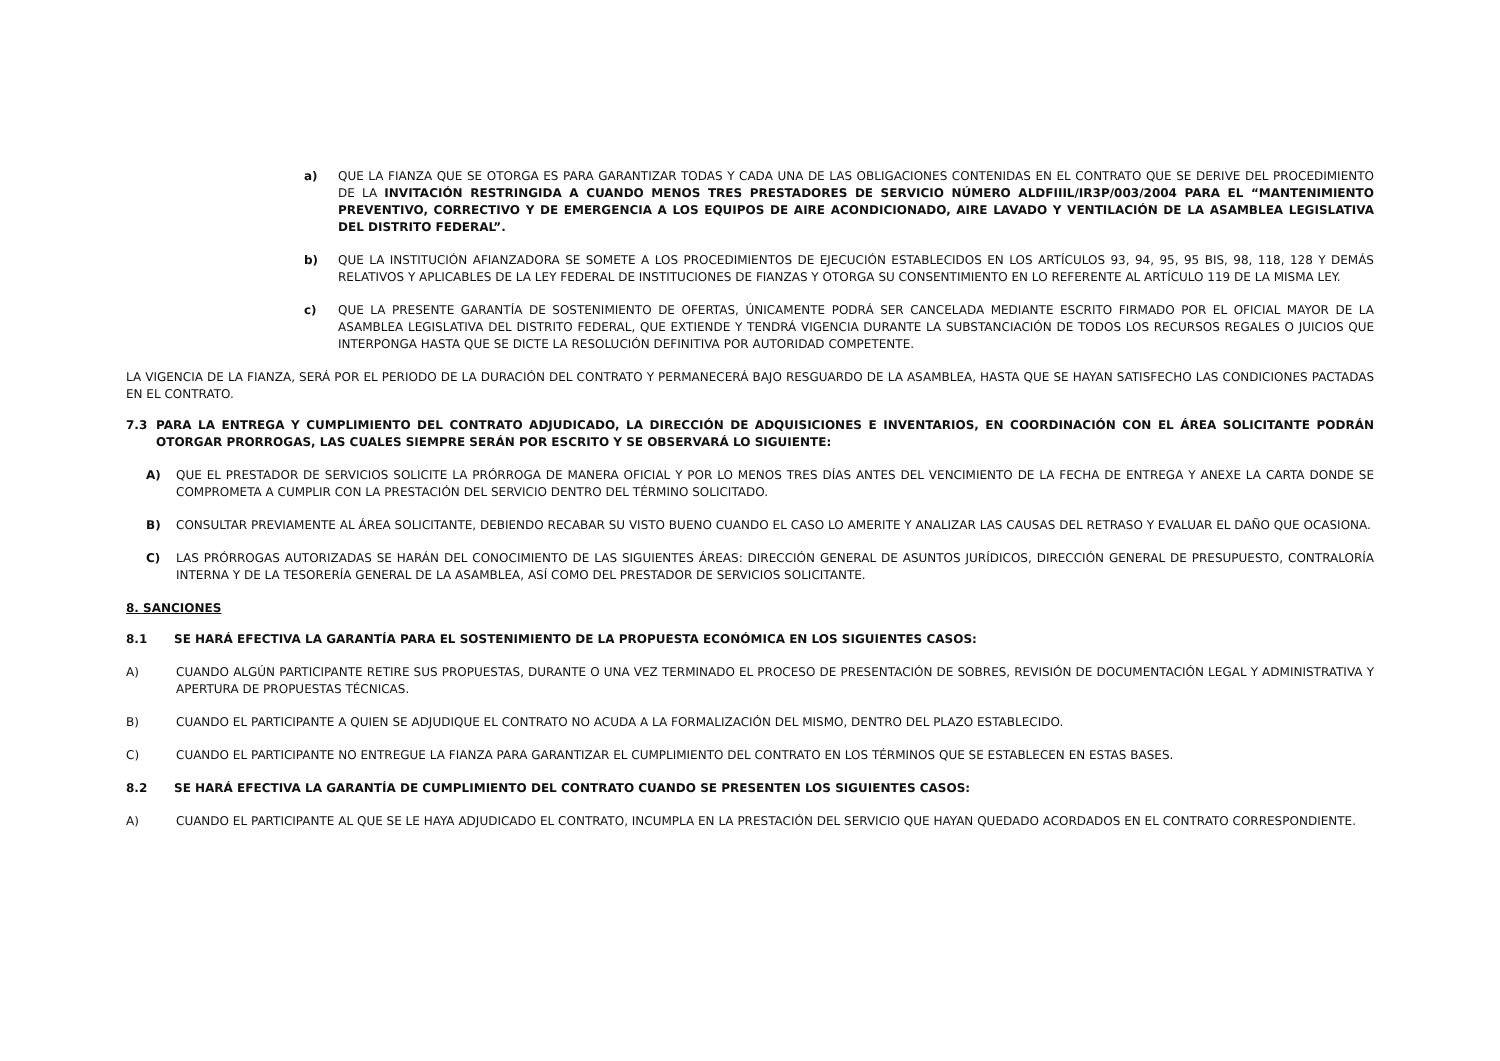a) QUE LA FIANZA QUE SE OTORGA ES PARA GARANTIZAR TODAS Y CADA UNA DE LAS OBLIGACIONES CONTENIDAS EN EL CONTRATO QUE SE DERIVE DEL PROCEDIMIENTO DE LA INVITACIÓN RESTRINGIDA A CUANDO MENOS TRES PRESTADORES DE SERVICIO NÚMERO ALDFIIIL/IR3P/003/2004 PARA EL “MANTENIMIENTO PREVENTIVO, CORRECTIVO Y DE EMERGENCIA A LOS EQUIPOS DE AIRE ACONDICIONADO, AIRE LAVADO Y VENTILACIÓN DE LA ASAMBLEA LEGISLATIVA DEL DISTRITO FEDERAL”.
b) QUE LA INSTITUCIÓN AFIANZADORA SE SOMETE A LOS PROCEDIMIENTOS DE EJECUCIÓN ESTABLECIDOS EN LOS ARTÍCULOS 93, 94, 95, 95 BIS, 98, 118, 128 Y DEMÁS RELATIVOS Y APLICABLES DE LA LEY FEDERAL DE INSTITUCIONES DE FIANZAS Y OTORGA SU CONSENTIMIENTO EN LO REFERENTE AL ARTÍCULO 119 DE LA MISMA LEY.
c) QUE LA PRESENTE GARANTÍA DE SOSTENIMIENTO DE OFERTAS, ÚNICAMENTE PODRÁ SER CANCELADA MEDIANTE ESCRITO FIRMADO POR EL OFICIAL MAYOR DE LA ASAMBLEA LEGISLATIVA DEL DISTRITO FEDERAL, QUE EXTIENDE Y TENDRÁ VIGENCIA DURANTE LA SUBSTANCIACIÓN DE TODOS LOS RECURSOS REGALES O JUICIOS QUE INTERPONGA HASTA QUE SE DICTE LA RESOLUCIÓN DEFINITIVA POR AUTORIDAD COMPETENTE.
LA VIGENCIA DE LA FIANZA, SERÁ POR EL PERIODO DE LA DURACIÓN DEL CONTRATO Y PERMANECERÁ BAJO RESGUARDO DE LA ASAMBLEA, HASTA QUE SE HAYAN SATISFECHO LAS CONDICIONES PACTADAS EN EL CONTRATO.
7.3 PARA LA ENTREGA Y CUMPLIMIENTO DEL CONTRATO ADJUDICADO, LA DIRECCIÓN DE ADQUISICIONES E INVENTARIOS, EN COORDINACIÓN CON EL ÁREA SOLICITANTE PODRÁN OTORGAR PRORROGAS, LAS CUALES SIEMPRE SERÁN POR ESCRITO Y SE OBSERVARÁ LO SIGUIENTE:
A) QUE EL PRESTADOR DE SERVICIOS SOLICITE LA PRÓRROGA DE MANERA OFICIAL Y POR LO MENOS TRES DÍAS ANTES DEL VENCIMIENTO DE LA FECHA DE ENTREGA Y ANEXE LA CARTA DONDE SE COMPROMETA A CUMPLIR CON LA PRESTACIÓN DEL SERVICIO DENTRO DEL TÉRMINO SOLICITADO.
B) CONSULTAR PREVIAMENTE AL ÁREA SOLICITANTE, DEBIENDO RECABAR SU VISTO BUENO CUANDO EL CASO LO AMERITE Y ANALIZAR LAS CAUSAS DEL RETRASO Y EVALUAR EL DAÑO QUE OCASIONA.
C) LAS PRÓRROGAS AUTORIZADAS SE HARÁN DEL CONOCIMIENTO DE LAS SIGUIENTES ÁREAS: DIRECCIÓN GENERAL DE ASUNTOS JURÍDICOS, DIRECCIÓN GENERAL DE PRESUPUESTO, CONTRALORÍA INTERNA Y DE LA TESORERÍA GENERAL DE LA ASAMBLEA, ASÍ COMO DEL PRESTADOR DE SERVICIOS SOLICITANTE.
8. SANCIONES
8.1 SE HARÁ EFECTIVA LA GARANTÍA PARA EL SOSTENIMIENTO DE LA PROPUESTA ECONÓMICA EN LOS SIGUIENTES CASOS:
A) CUANDO ALGÚN PARTICIPANTE RETIRE SUS PROPUESTAS, DURANTE O UNA VEZ TERMINADO EL PROCESO DE PRESENTACIÓN DE SOBRES, REVISIÓN DE DOCUMENTACIÓN LEGAL Y ADMINISTRATIVA Y APERTURA DE PROPUESTAS TÉCNICAS.
B) CUANDO EL PARTICIPANTE A QUIEN SE ADJUDIQUE EL CONTRATO NO ACUDA A LA FORMALIZACIÓN DEL MISMO, DENTRO DEL PLAZO ESTABLECIDO.
C) CUANDO EL PARTICIPANTE NO ENTREGUE LA FIANZA PARA GARANTIZAR EL CUMPLIMIENTO DEL CONTRATO EN LOS TÉRMINOS QUE SE ESTABLECEN EN ESTAS BASES.
8.2 SE HARÁ EFECTIVA LA GARANTÍA DE CUMPLIMIENTO DEL CONTRATO CUANDO SE PRESENTEN LOS SIGUIENTES CASOS:
A) CUANDO EL PARTICIPANTE AL QUE SE LE HAYA ADJUDICADO EL CONTRATO, INCUMPLA EN LA PRESTACIÓN DEL SERVICIO QUE HAYAN QUEDADO ACORDADOS EN EL CONTRATO CORRESPONDIENTE.